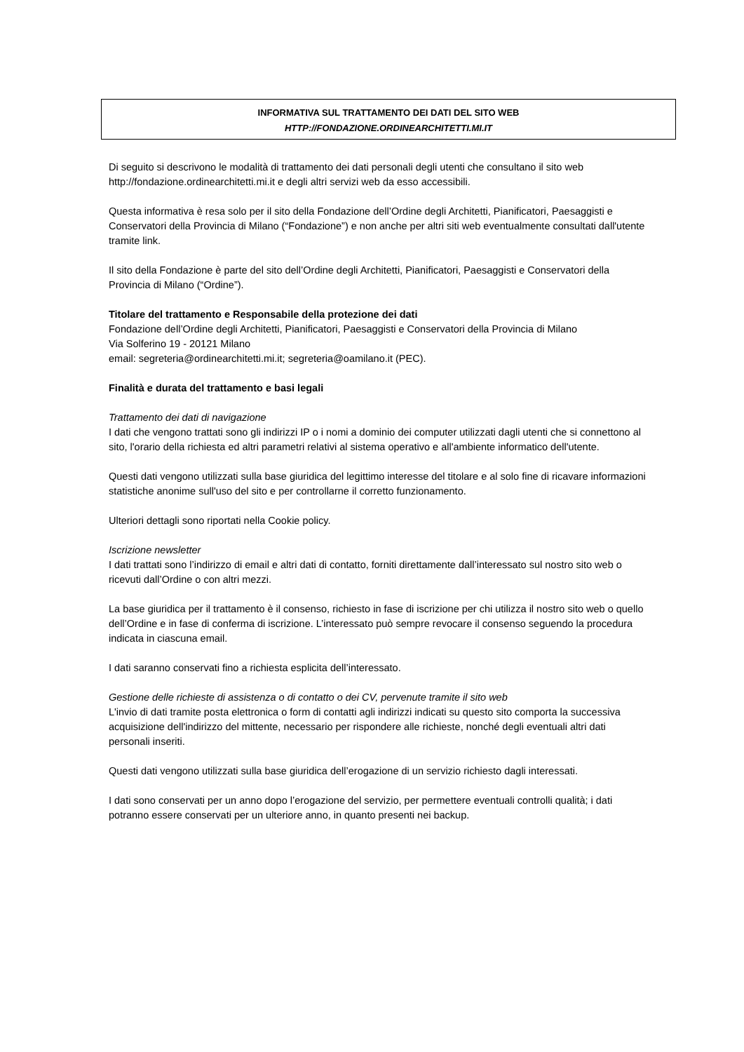INFORMATIVA SUL TRATTAMENTO DEI DATI DEL SITO WEB
HTTP://FONDAZIONE.ORDINEARCHITETTI.MI.IT
Di seguito si descrivono le modalità di trattamento dei dati personali degli utenti che consultano il sito web http://fondazione.ordinearchitetti.mi.it e degli altri servizi web da esso accessibili.
Questa informativa è resa solo per il sito della Fondazione dell’Ordine degli Architetti, Pianificatori, Paesaggisti e Conservatori della Provincia di Milano (“Fondazione”) e non anche per altri siti web eventualmente consultati dall'utente tramite link.
Il sito della Fondazione è parte del sito dell’Ordine degli Architetti, Pianificatori, Paesaggisti e Conservatori della Provincia di Milano (“Ordine”).
Titolare del trattamento e Responsabile della protezione dei dati
Fondazione dell’Ordine degli Architetti, Pianificatori, Paesaggisti e Conservatori della Provincia di Milano
Via Solferino 19 - 20121 Milano
email: segreteria@ordinearchitetti.mi.it; segreteria@oamilano.it (PEC).
Finalità e durata del trattamento e basi legali
Trattamento dei dati di navigazione
I dati che vengono trattati sono gli indirizzi IP o i nomi a dominio dei computer utilizzati dagli utenti che si connettono al sito, l'orario della richiesta ed altri parametri relativi al sistema operativo e all'ambiente informatico dell'utente.
Questi dati vengono utilizzati sulla base giuridica del legittimo interesse del titolare e al solo fine di ricavare informazioni statistiche anonime sull'uso del sito e per controllarne il corretto funzionamento.
Ulteriori dettagli sono riportati nella Cookie policy.
Iscrizione newsletter
I dati trattati sono l’indirizzo di email e altri dati di contatto, forniti direttamente dall’interessato sul nostro sito web o ricevuti dall’Ordine o con altri mezzi.
La base giuridica per il trattamento è il consenso, richiesto in fase di iscrizione per chi utilizza il nostro sito web o quello dell’Ordine e in fase di conferma di iscrizione. L’interessato può sempre revocare il consenso seguendo la procedura indicata in ciascuna email.
I dati saranno conservati fino a richiesta esplicita dell’interessato.
Gestione delle richieste di assistenza o di contatto o dei CV, pervenute tramite il sito web
L'invio di dati tramite posta elettronica o form di contatti agli indirizzi indicati su questo sito comporta la successiva acquisizione dell'indirizzo del mittente, necessario per rispondere alle richieste, nonché degli eventuali altri dati personali inseriti.
Questi dati vengono utilizzati sulla base giuridica dell’erogazione di un servizio richiesto dagli interessati.
I dati sono conservati per un anno dopo l’erogazione del servizio, per permettere eventuali controlli qualità; i dati potranno essere conservati per un ulteriore anno, in quanto presenti nei backup.